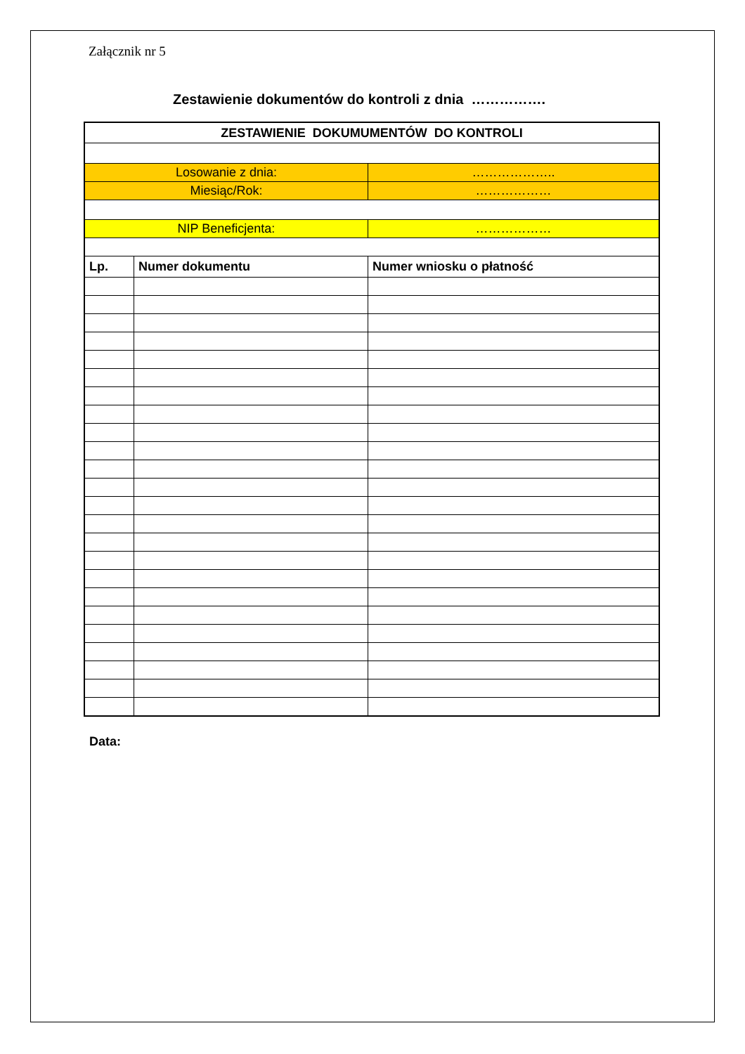Załącznik nr 5
Zestawienie dokumentów do kontroli z dnia …………….
| ZESTAWIENIE DOKUMUMENTÓW DO KONTROLI | | |
| Losowanie z dnia: | | ……………….. |
| Miesiąc/Rok: | | ……………… |
| NIP Beneficjenta: | | ……………… |
| Lp. | Numer dokumentu | Numer wniosku o płatność |
Data: